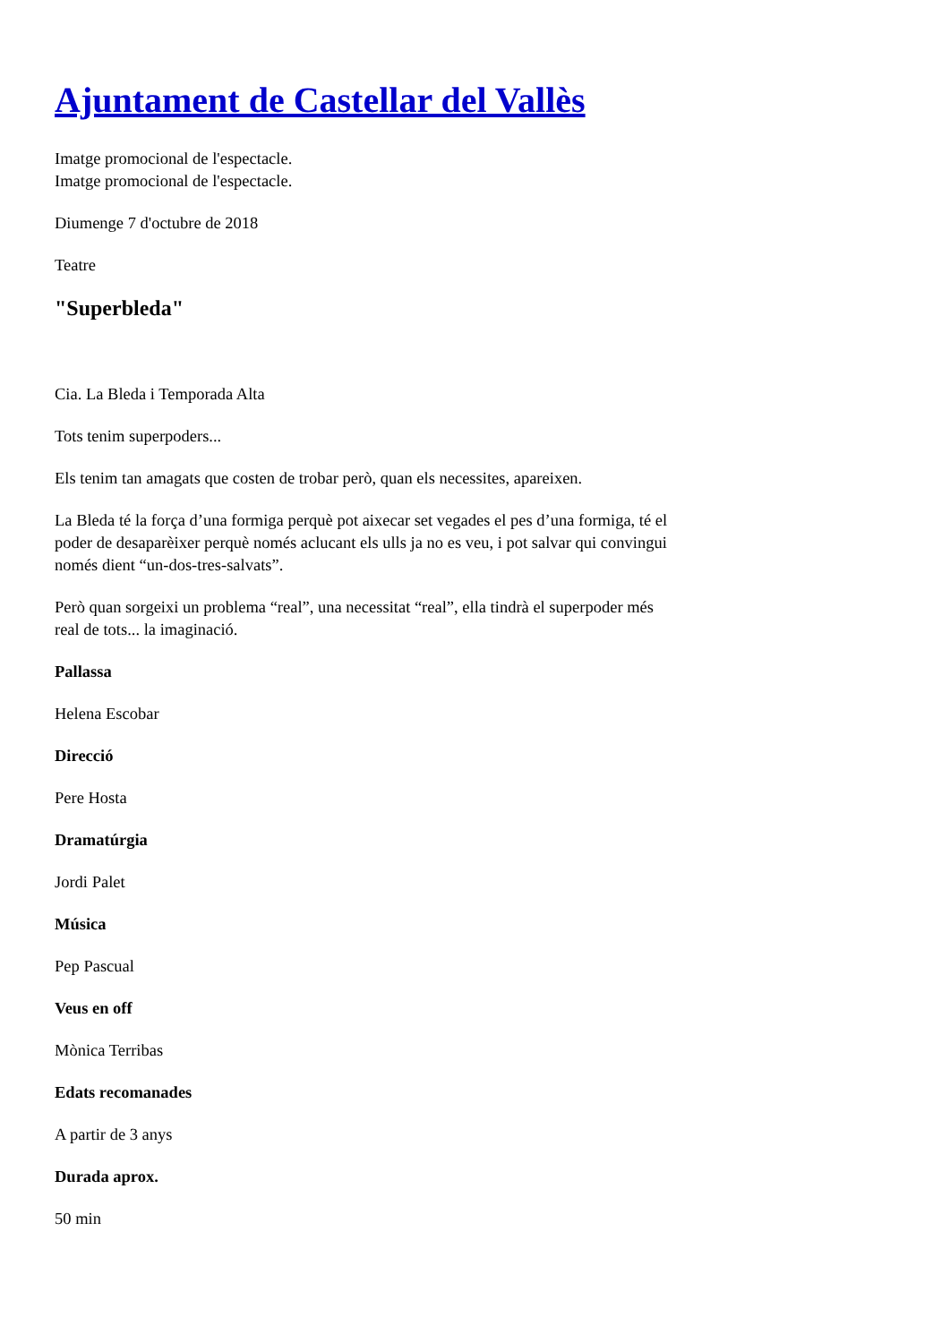Ajuntament de Castellar del Vallès
Imatge promocional de l'espectacle.
Imatge promocional de l'espectacle.
Diumenge 7 d'octubre de 2018
Teatre
"Superbleda"
Cia. La Bleda i Temporada Alta
Tots tenim superpoders...
Els tenim tan amagats que costen de trobar però, quan els necessites, apareixen.
La Bleda té la força d’una formiga perquè pot aixecar set vegades el pes d’una formiga, té el poder de desaparèixer perquè només aclucant els ulls ja no es veu, i pot salvar qui convingui només dient “un-dos-tres-salvats”.
Però quan sorgeixi un problema “real”, una necessitat “real”, ella tindrà el superpoder més real de tots... la imaginació.
Pallassa
Helena Escobar
Direcció
Pere Hosta
Dramatúrgia
Jordi Palet
Música
Pep Pascual
Veus en off
Mònica Terribas
Edats recomanades
A partir de 3 anys
Durada aprox.
50 min